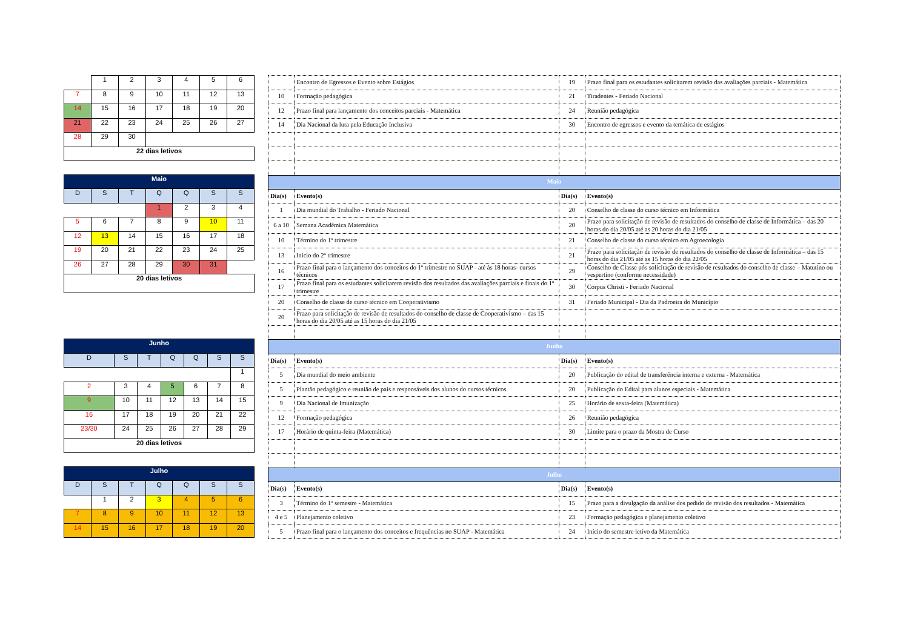| | 1 | 2 | 3 | 4 | 5 | 6 |
| 7 | 8 | 9 | 10 | 11 | 12 | 13 |
| 14 | 15 | 16 | 17 | 18 | 19 | 20 |
| 21 | 22 | 23 | 24 | 25 | 26 | 27 |
| 28 | 29 | 30 | | | | |
| 22 dias letivos | | | | | | |
| Maio | | | | | | |
| D | S | T | Q | Q | S | S |
| | | | 1 | 2 | 3 | 4 |
| 5 | 6 | 7 | 8 | 9 | 10 | 11 |
| 12 | 13 | 14 | 15 | 16 | 17 | 18 |
| 19 | 20 | 21 | 22 | 23 | 24 | 25 |
| 26 | 27 | 28 | 29 | 30 | 31 | |
| 20 dias letivos | | | | | | |
| Junho | | | | | | |
| D | S | T | Q | Q | S | S |
| | | | | | | 1 |
| 2 | 3 | 4 | 5 | 6 | 7 | 8 |
| 9 | 10 | 11 | 12 | 13 | 14 | 15 |
| 16 | 17 | 18 | 19 | 20 | 21 | 22 |
| 23/30 | 24 | 25 | 26 | 27 | 28 | 29 |
| 20 dias letivos | | | | | | |
| Julho | | | | | | |
| D | S | T | Q | Q | S | S |
| | 1 | 2 | 3 | 4 | 5 | 6 |
| 7 | 8 | 9 | 10 | 11 | 12 | 13 |
| 14 | 15 | 16 | 17 | 18 | 19 | 20 |
| | Encontro de Egressos e Evento sobre Estágios | 19 | Prazo final para os estudantes solicitarem revisão das avaliações parciais - Matemática |
| 10 | Formação pedagógica | 21 | Tiradentes - Feriado Nacional |
| 12 | Prazo final para lançamento dos conceitos parciais - Matemática | 24 | Reunião pedagógica |
| 14 | Dia Nacional da luta pela Educação Inclusiva | 30 | Encontro de egressos e evento da temática de estágios |
| Maio | | | |
| Dia(s) | Evento(s) | Dia(s) | Evento(s) |
| 1 | Dia mundial do Trabalho - Feriado Nacional | 20 | Conselho de classe do curso técnico em Informática |
| 6 a 10 | Semana Acadêmica Matemática | 20 | Prazo para solicitação de revisão de resultados do conselho de classe de Informática – das 20 horas do dia 20/05 até as 20 horas do dia 21/05 |
| 10 | Término do 1º trimestre | 21 | Conselho de classe do curso técnico em Agroecologia |
| 13 | Início do 2º trimestre | 21 | Prazo para solicitação de revisão de resultados do conselho de classe de Informática – das 15 horas do dia 21/05 até as 15 horas do dia 22/05 |
| 16 | Prazo final para o lançamento dos conceitos do 1º trimestre no SUAP - até às 18 horas- cursos técnicos | 29 | Conselho de Classe pós solicitação de revisão de resultados do conselho de classe – Matutino ou vespertino (conforme necessidade) |
| 17 | Prazo final para os estudantes solicitarem revisão dos resultados das avaliações parciais e finais do 1º trimestre | 30 | Corpus Christi - Feriado Nacional |
| 20 | Conselho de classe de curso técnico em Cooperativismo | 31 | Feriado Municipal - Dia da Padroeira do Município |
| 20 | Prazo para solicitação de revisão de resultados do conselho de classe de Cooperativismo – das 15 horas do dia 20/05 até as 15 horas do dia 21/05 | | |
| Junho | | | |
| Dia(s) | Evento(s) | Dia(s) | Evento(s) |
| 5 | Dia mundial do meio ambiente | 20 | Publicação do edital de transferência interna e externa - Matemática |
| 5 | Plantão pedagógico e reunião de pais e responsáveis dos alunos do cursos técnicos | 20 | Publicação do Edital para alunos especiais - Matemática |
| 9 | Dia Nacional de Imunização | 25 | Horário de sexta-feira (Matemática) |
| 12 | Formação pedagógica | 26 | Reunião pedagógica |
| 17 | Horário de quinta-feira (Matemática) | 30 | Limite para o prazo da Mostra de Curso |
| Julho | | | |
| Dia(s) | Evento(s) | Dia(s) | Evento(s) |
| 3 | Término do 1º semestre - Matemática | 15 | Prazo para a divulgação da análise dos pedido de revisão dos resultados - Matemática |
| 4 e 5 | Planejamento coletivo | 23 | Formação pedagógica e planejamento coletivo |
| 5 | Prazo final para o lançamento dos conceitos e frequências no SUAP - Matemática | 24 | Início do semestre letivo da Matemática |